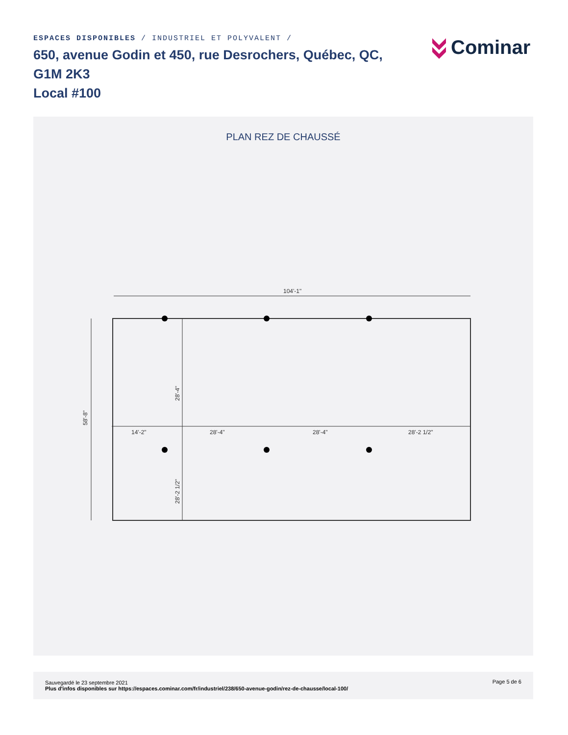ESPACES DISPONIBLES / INDUSTRIEL ET POLYVALENT /
650, avenue Godin et 450, rue Desrochers, Québec, QC, G1M 2K3
Local #100
Cominar
PLAN REZ DE CHAUSSÉ
104'-1"
58'-8"
28'-4"
28'-2 1/2"
14'-2"
28'-4"
28'-4"
28'-2 1/2"
Sauvegardé le 23 septembre 2021
Plus d'infos disponibles sur https://espaces.cominar.com/fr/industriel/238/650-avenue-godin/rez-de-chausse/local-100/
Page 5 de 6